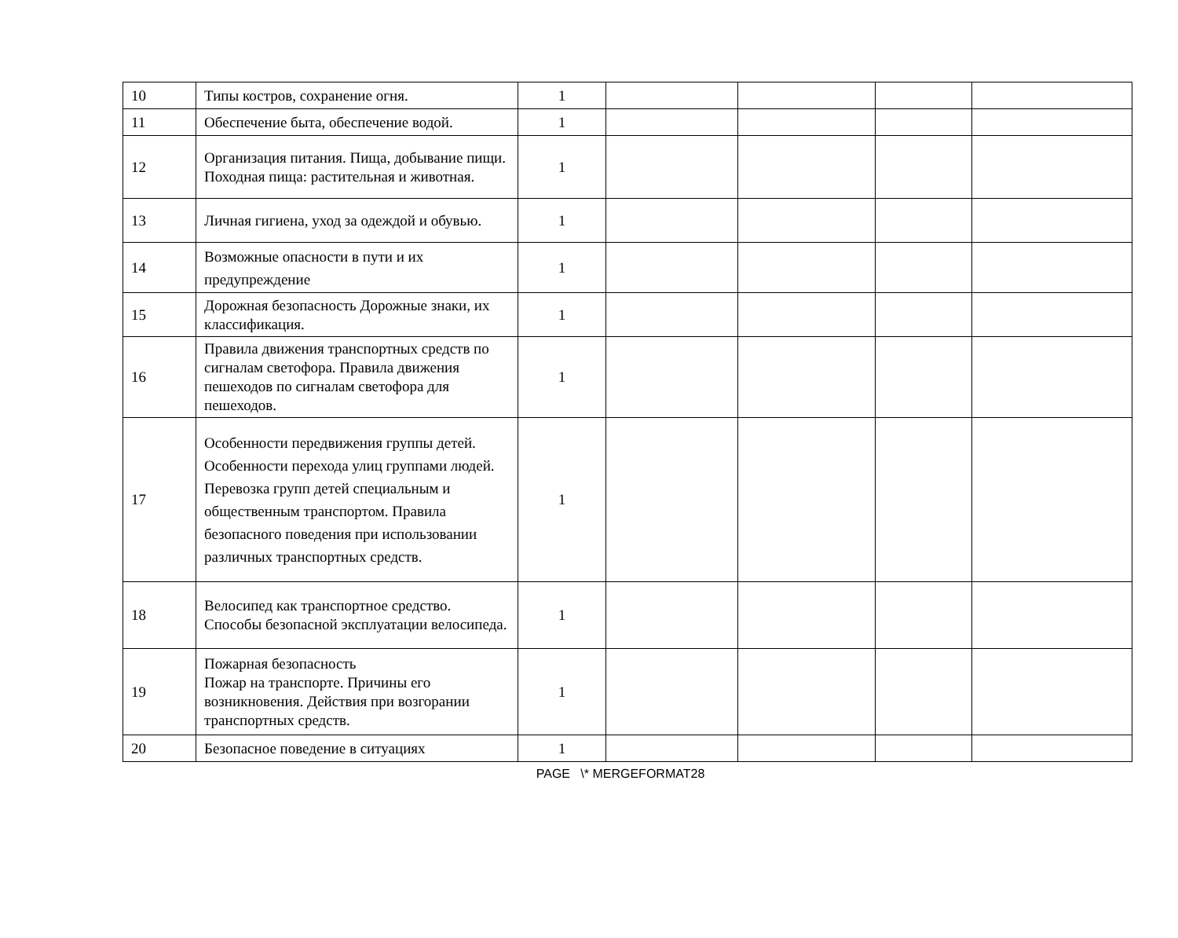| 10 | Типы костров, сохранение огня. | 1 | | | | |
| 11 | Обеспечение быта, обеспечение водой. | 1 | | | | |
| 12 | Организация питания. Пища, добывание пищи. Походная пища: растительная и животная. | 1 | | | | |
| 13 | Личная гигиена, уход за одеждой и обувью. | 1 | | | | |
| 14 | Возможные опасности в пути и их предупреждение | 1 | | | | |
| 15 | Дорожная безопасность Дорожные знаки, их классификация. | 1 | | | | |
| 16 | Правила движения транспортных средств по сигналам светофора. Правила движения пешеходов по сигналам светофора для пешеходов. | 1 | | | | |
| 17 | Особенности передвижения группы детей. Особенности перехода улиц группами людей. Перевозка групп детей специальным и общественным транспортом. Правила безопасного поведения при использовании различных транспортных средств. | 1 | | | | |
| 18 | Велосипед как транспортное средство. Способы безопасной эксплуатации велосипеда. | 1 | | | | |
| 19 | Пожарная безопасность Пожар на транспорте. Причины его возникновения. Действия при возгорании транспортных средств. | 1 | | | | |
| 20 | Безопасное поведение в ситуациях | 1 | | | | |
PAGE \* MERGEFORMAT28